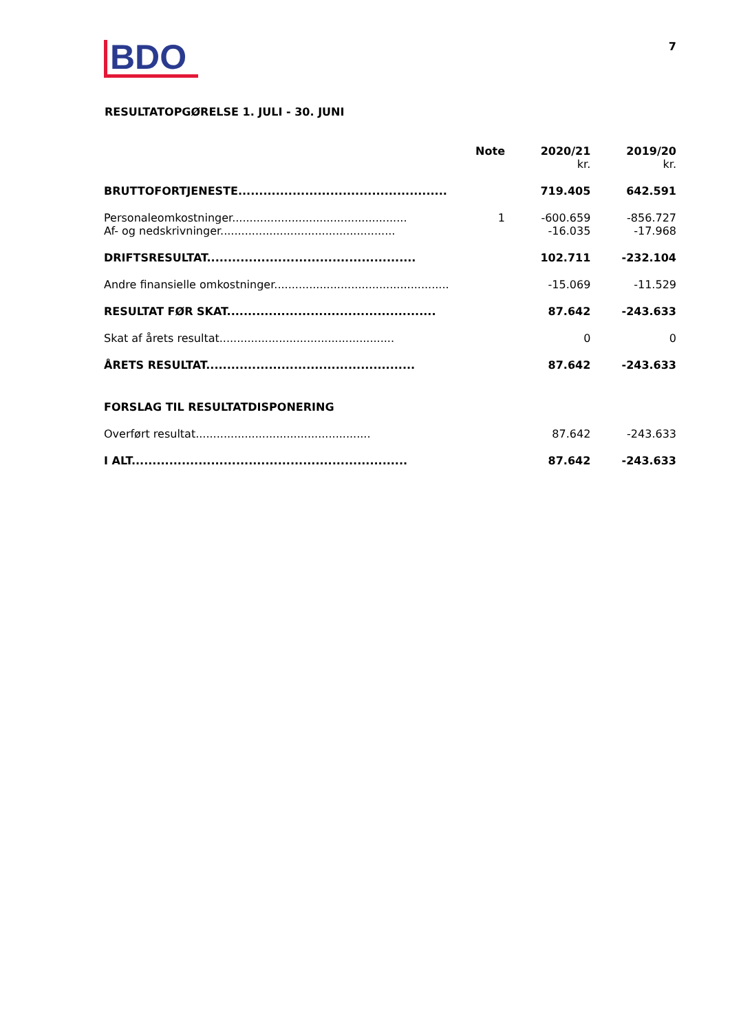BDO
7
RESULTATOPGØRELSE 1. JULI - 30. JUNI
| | Note | 2020/21 kr. | 2019/20 kr. |
| --- | --- | --- | --- |
| BRUTTOFORTJENESTE.................................................. | | 719.405 | 642.591 |
| Personaleomkostninger.................................................. | 1 | -600.659 | -856.727 |
| Af- og nedskrivninger.................................................. | | -16.035 | -17.968 |
| DRIFTSRESULTAT.................................................. | | 102.711 | -232.104 |
| Andre finansielle omkostninger.................................................. | | -15.069 | -11.529 |
| RESULTAT FØR SKAT.................................................. | | 87.642 | -243.633 |
| Skat af årets resultat.................................................. | | 0 | 0 |
| ÅRETS RESULTAT.................................................. | | 87.642 | -243.633 |
| FORSLAG TIL RESULTATDISPONERING | | | |
| Overført resultat.................................................. | | 87.642 | -243.633 |
| I ALT.................................................................. | | 87.642 | -243.633 |